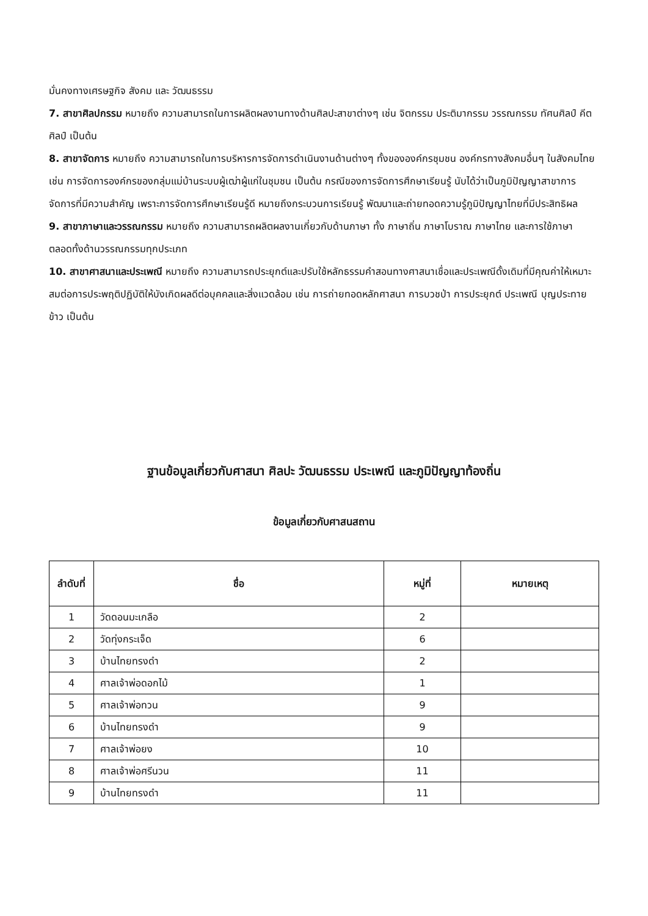มั่นคงทางเศรษฐกิจ สังคม และ วัฒนธรรม
7. สาขาศิลปกรรม หมายถึง ความสามารถในการผลิตผลงานทางด้านศิลปะสาขาต่างๆ เช่น จิตกรรม ประติมากรรม วรรณกรรม ทัศนศิลป์ คีตศิลป์ เป็นต้น
8. สาขาจัดการ หมายถึง ความสามารถในการบริหารการจัดการดำเนินงานด้านต่างๆ ทั้งขององค์กรชุมชน องค์กรทางสังคมอื่นๆ ในสังคมไทย เช่น การจัดการองค์กรของกลุ่มแม่บ้านระบบผู้เฒ่าผู้แก่ในชุมชน เป็นต้น กรณีของการจัดการศึกษาเรียนรู้ นับได้ว่าเป็นภูมิปัญญาสาขาการจัดการที่มีความสำคัญ เพราะการจัดการศึกษาเรียนรู้ดี หมายถึงกระบวนการเรียนรู้ พัฒนาและถ่ายทอดความรู้ภูมิปัญญาไทยที่มีประสิทธิผล
9. สาขาภาษาและวรรณกรรม หมายถึง ความสามารถผลิตผลงานเกี่ยวกับด้านภาษา ทั้ง ภาษาถิ่น ภาษาโบราณ ภาษาไทย และการใช้ภาษา ตลอดทั้งด้านวรรณกรรมทุกประเภท
10. สาขาศาสนาและประเพณี หมายถึง ความสามารถประยุกต์และปรับใช้หลักธรรมคำสอนทางศาสนาเชื่อและประเพณีดั้งเดิมที่มีคุณค่าให้เหมาะสมต่อการประพฤติปฏิบัติให้บังเกิดผลดีต่อบุคคลและสิ่งแวดล้อม เช่น การถ่ายทอดหลักศาสนา การบวชป่า การประยุกต์ ประเพณี บุญประทายข้าว เป็นต้น
ฐานข้อมูลเกี่ยวกับศาสนา ศิลปะ วัฒนธรรม ประเพณี และภูมิปัญญาท้องถิ่น
ข้อมูลเกี่ยวกับศาสนสถาน
| ลำดับที่ | ชื่อ | หมู่ที่ | หมายเหตุ |
| --- | --- | --- | --- |
| 1 | วัดดอนมะเกลือ | 2 | |
| 2 | วัดทุ่งกระเจ็ด | 6 | |
| 3 | บ้านไทยทรงดำ | 2 | |
| 4 | ศาลเจ้าพ่อดอกไม้ | 1 | |
| 5 | ศาลเจ้าพ่อทวน | 9 | |
| 6 | บ้านไทยทรงดำ | 9 | |
| 7 | ศาลเจ้าพ่อยง | 10 | |
| 8 | ศาลเจ้าพ่อศรีนวน | 11 | |
| 9 | บ้านไทยทรงดำ | 11 | |